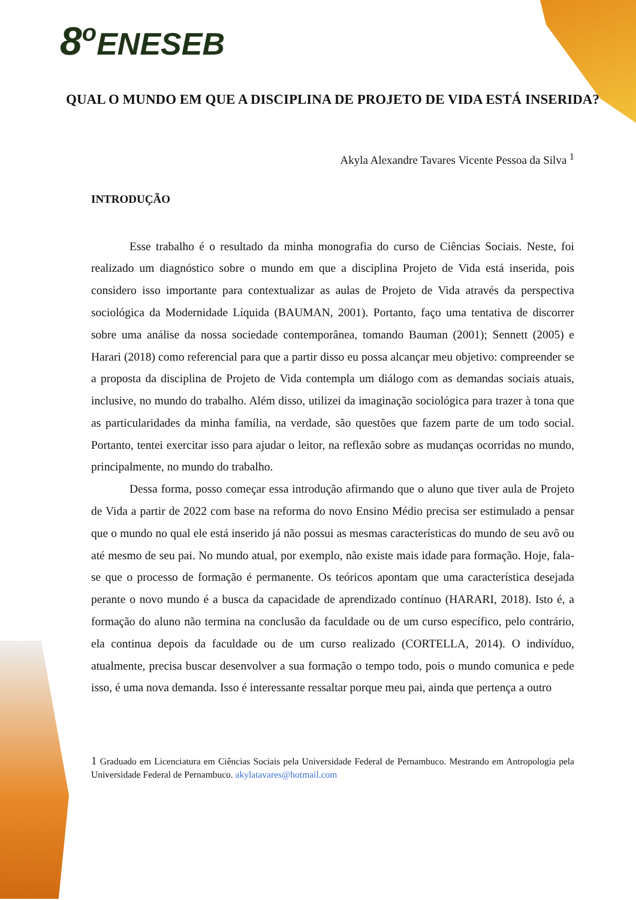8<sup>o</sup>ENESEB
QUAL O MUNDO EM QUE A DISCIPLINA DE PROJETO DE VIDA ESTÁ INSERIDA?
Akyla Alexandre Tavares Vicente Pessoa da Silva <sup>1</sup>
INTRODUÇÃO
Esse trabalho é o resultado da minha monografia do curso de Ciências Sociais. Neste, foi realizado um diagnóstico sobre o mundo em que a disciplina Projeto de Vida está inserida, pois considero isso importante para contextualizar as aulas de Projeto de Vida através da perspectiva sociológica da Modernidade Líquida (BAUMAN, 2001). Portanto, faço uma tentativa de discorrer sobre uma análise da nossa sociedade contemporânea, tomando Bauman (2001); Sennett (2005) e Harari (2018) como referencial para que a partir disso eu possa alcançar meu objetivo: compreender se a proposta da disciplina de Projeto de Vida contempla um diálogo com as demandas sociais atuais, inclusive, no mundo do trabalho. Além disso, utilizei da imaginação sociológica para trazer à tona que as particularidades da minha família, na verdade, são questões que fazem parte de um todo social. Portanto, tentei exercitar isso para ajudar o leitor, na reflexão sobre as mudanças ocorridas no mundo, principalmente, no mundo do trabalho.
Dessa forma, posso começar essa introdução afirmando que o aluno que tiver aula de Projeto de Vida a partir de 2022 com base na reforma do novo Ensino Médio precisa ser estimulado a pensar que o mundo no qual ele está inserido já não possui as mesmas características do mundo de seu avô ou até mesmo de seu pai. No mundo atual, por exemplo, não existe mais idade para formação. Hoje, fala-se que o processo de formação é permanente. Os teóricos apontam que uma característica desejada perante o novo mundo é a busca da capacidade de aprendizado contínuo (HARARI, 2018). Isto é, a formação do aluno não termina na conclusão da faculdade ou de um curso específico, pelo contrário, ela continua depois da faculdade ou de um curso realizado (CORTELLA, 2014). O indivíduo, atualmente, precisa buscar desenvolver a sua formação o tempo todo, pois o mundo comunica e pede isso, é uma nova demanda. Isso é interessante ressaltar porque meu pai, ainda que pertença a outro
1 Graduado em Licenciatura em Ciências Sociais pela Universidade Federal de Pernambuco. Mestrando em Antropologia pela Universidade Federal de Pernambuco. akylatavares@hotmail.com